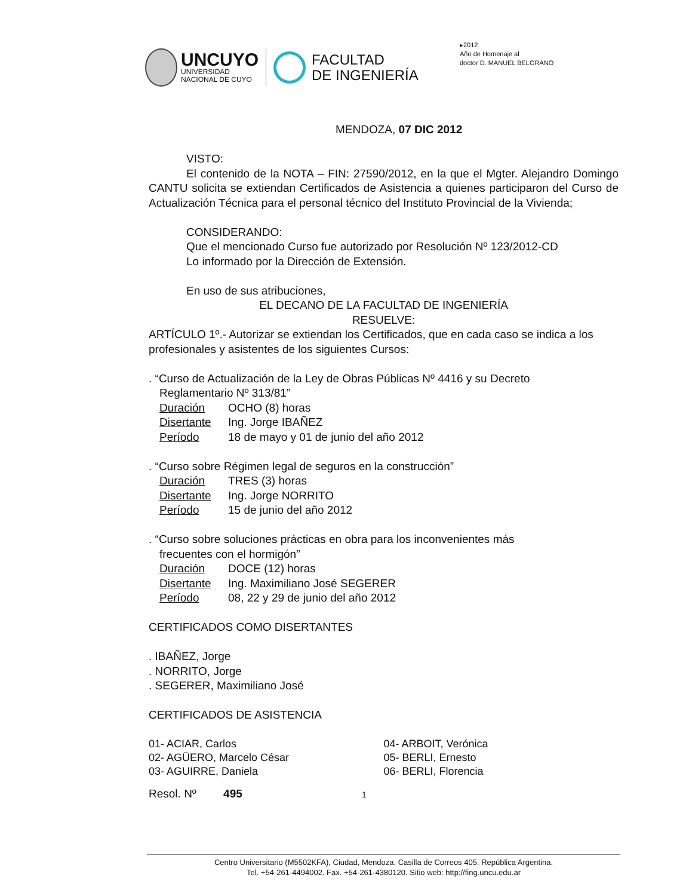UNCUYO
UNIVERSIDAD
NACIONAL DE CUYO
FACULTAD
DE INGENIERÍA
▸2012:
Año de Homenaje al
doctor D. MANUEL BELGRANO
MENDOZA, 07 DIC 2012
VISTO:
El contenido de la NOTA – FIN: 27590/2012, en la que el Mgter. Alejandro Domingo CANTU solicita se extiendan Certificados de Asistencia a quienes participaron del Curso de Actualización Técnica para el personal técnico del Instituto Provincial de la Vivienda;
CONSIDERANDO:
Que el mencionado Curso fue autorizado por Resolución Nº 123/2012-CD
Lo informado por la Dirección de Extensión.
En uso de sus atribuciones,
EL DECANO DE LA FACULTAD DE INGENIERÍA
RESUELVE:
ARTÍCULO 1º.- Autorizar se extiendan los Certificados, que en cada caso se indica a los profesionales y asistentes de los siguientes Cursos:
. “Curso de Actualización de la Ley de Obras Públicas Nº 4416 y su Decreto
Reglamentario Nº 313/81”
Duración OCHO (8) horas
Disertante Ing. Jorge IBAÑEZ
Período 18 de mayo y 01 de junio del año 2012
. “Curso sobre Régimen legal de seguros en la construcción”
Duración TRES (3) horas
Disertante Ing. Jorge NORRITO
Período 15 de junio del año 2012
. “Curso sobre soluciones prácticas en obra para los inconvenientes más
frecuentes con el hormigón”
Duración DOCE (12) horas
Disertante Ing. Maximiliano José SEGERER
Período 08, 22 y 29 de junio del año 2012
CERTIFICADOS COMO DISERTANTES
. IBAÑEZ, Jorge
. NORRITO, Jorge
. SEGERER, Maximiliano José
CERTIFICADOS DE ASISTENCIA
01- ACIAR, Carlos
02- AGÜERO, Marcelo César
03- AGUIRRE, Daniela
04- ARBOIT, Verónica
05- BERLI, Ernesto
06- BERLI, Florencia
Resol. Nº 495 1
Centro Universitario (M5502KFA), Ciudad, Mendoza. Casilla de Correos 405. República Argentina.
Tel. +54-261-4494002. Fax. +54-261-4380120. Sitio web: http://fing.uncu.edu.ar